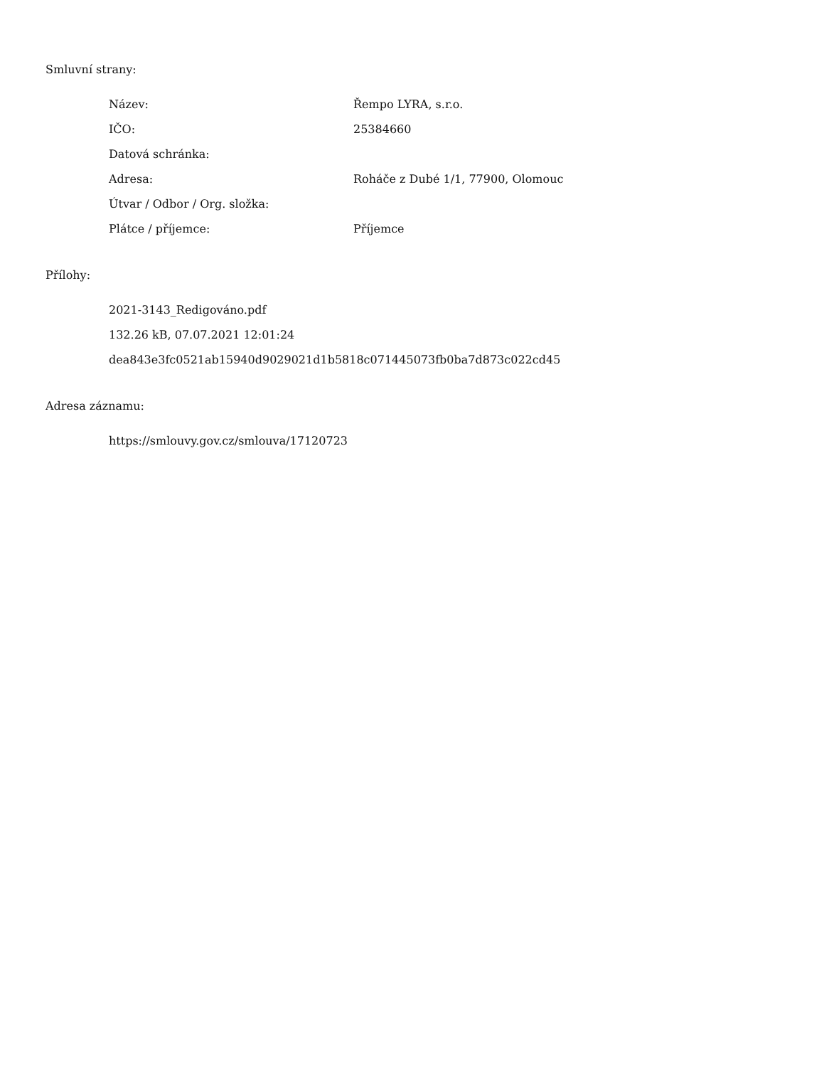Smluvní strany:
| Název: | Řempo LYRA, s.r.o. |
| IČO: | 25384660 |
| Datová schránka: | |
| Adresa: | Roháče z Dubé 1/1, 77900, Olomouc |
| Útvar / Odbor / Org. složka: | |
| Plátce / příjemce: | Příjemce |
Přílohy:
2021-3143_Redigováno.pdf
132.26 kB, 07.07.2021 12:01:24
dea843e3fc0521ab15940d9029021d1b5818c071445073fb0ba7d873c022cd45
Adresa záznamu:
https://smlouvy.gov.cz/smlouva/17120723